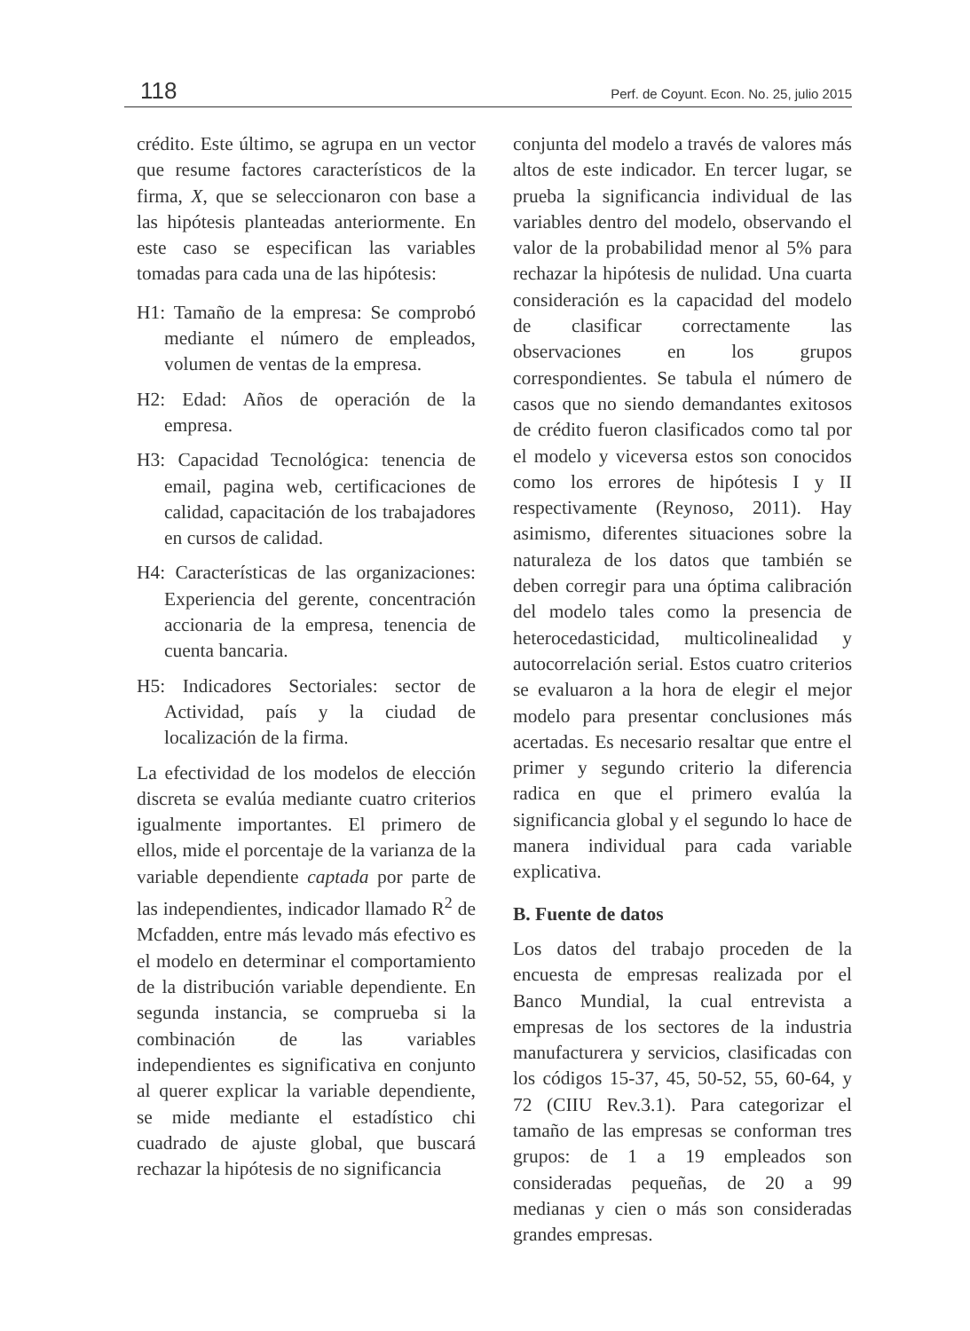118 Perf. de Coyunt. Econ. No. 25, julio 2015
crédito. Este último, se agrupa en un vector que resume factores característicos de la firma, X, que se seleccionaron con base a las hipótesis planteadas anteriormente. En este caso se especifican las variables tomadas para cada una de las hipótesis:
H1: Tamaño de la empresa: Se comprobó mediante el número de empleados, volumen de ventas de la empresa.
H2: Edad: Años de operación de la empresa.
H3: Capacidad Tecnológica: tenencia de email, pagina web, certificaciones de calidad, capacitación de los trabajadores en cursos de calidad.
H4: Características de las organizaciones: Experiencia del gerente, concentración accionaria de la empresa, tenencia de cuenta bancaria.
H5: Indicadores Sectoriales: sector de Actividad, país y la ciudad de localización de la firma.
La efectividad de los modelos de elección discreta se evalúa mediante cuatro criterios igualmente importantes. El primero de ellos, mide el porcentaje de la varianza de la variable dependiente captada por parte de las independientes, indicador llamado R<sup>2</sup> de Mcfadden, entre más levado más efectivo es el modelo en determinar el comportamiento de la distribución variable dependiente. En segunda instancia, se comprueba si la combinación de las variables independientes es significativa en conjunto al querer explicar la variable dependiente, se mide mediante el estadístico chi cuadrado de ajuste global, que buscará rechazar la hipótesis de no significancia
conjunta del modelo a través de valores más altos de este indicador. En tercer lugar, se prueba la significancia individual de las variables dentro del modelo, observando el valor de la probabilidad menor al 5% para rechazar la hipótesis de nulidad. Una cuarta consideración es la capacidad del modelo de clasificar correctamente las observaciones en los grupos correspondientes. Se tabula el número de casos que no siendo demandantes exitosos de crédito fueron clasificados como tal por el modelo y viceversa estos son conocidos como los errores de hipótesis I y II respectivamente (Reynoso, 2011). Hay asimismo, diferentes situaciones sobre la naturaleza de los datos que también se deben corregir para una óptima calibración del modelo tales como la presencia de heterocedasticidad, multicolinealidad y autocorrelación serial. Estos cuatro criterios se evaluaron a la hora de elegir el mejor modelo para presentar conclusiones más acertadas. Es necesario resaltar que entre el primer y segundo criterio la diferencia radica en que el primero evalúa la significancia global y el segundo lo hace de manera individual para cada variable explicativa.
B. Fuente de datos
Los datos del trabajo proceden de la encuesta de empresas realizada por el Banco Mundial, la cual entrevista a empresas de los sectores de la industria manufacturera y servicios, clasificadas con los códigos 15-37, 45, 50-52, 55, 60-64, y 72 (CIIU Rev.3.1). Para categorizar el tamaño de las empresas se conforman tres grupos: de 1 a 19 empleados son consideradas pequeñas, de 20 a 99 medianas y cien o más son consideradas grandes empresas.